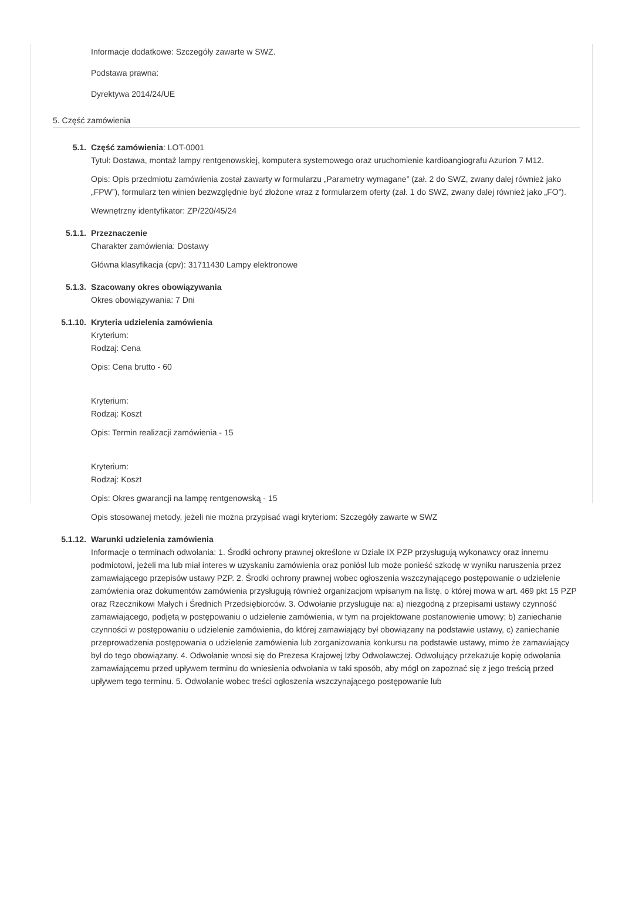Informacje dodatkowe: Szczegóły zawarte w SWZ.
Podstawa prawna:
Dyrektywa 2014/24/UE
5. Część zamówienia
5.1. Część zamówienia: LOT-0001
Tytuł: Dostawa, montaż lampy rentgenowskiej, komputera systemowego oraz uruchomienie kardioangiografu Azurion 7 M12.
Opis: Opis przedmiotu zamówienia został zawarty w formularzu „Parametry wymagane” (zał. 2 do SWZ, zwany dalej również jako „FPW”), formularz ten winien bezwzględnie być złożone wraz z formularzem oferty (zał. 1 do SWZ, zwany dalej również jako „FO”).
Wewnętrzny identyfikator: ZP/220/45/24
5.1.1. Przeznaczenie
Charakter zamówienia: Dostawy
Główna klasyfikacja (cpv): 31711430 Lampy elektronowe
5.1.3. Szacowany okres obowiązywania
Okres obowiązywania: 7 Dni
5.1.10. Kryteria udzielenia zamówienia
Kryterium:
Rodzaj: Cena
Opis: Cena brutto - 60
Kryterium:
Rodzaj: Koszt
Opis: Termin realizacji zamówienia - 15
Kryterium:
Rodzaj: Koszt
Opis: Okres gwarancji na lampę rentgenowską - 15
Opis stosowanej metody, jeżeli nie można przypisać wagi kryteriom: Szczegóły zawarte w SWZ
5.1.12. Warunki udzielenia zamówienia
Informacje o terminach odwołania: 1. Środki ochrony prawnej określone w Dziale IX PZP przysługują wykonawcy oraz innemu podmiotowi, jeżeli ma lub miał interes w uzyskaniu zamówienia oraz poniósł lub może ponieść szkodę w wyniku naruszenia przez zamawiającego przepisów ustawy PZP. 2. Środki ochrony prawnej wobec ogłoszenia wszczynającego postępowanie o udzielenie zamówienia oraz dokumentów zamówienia przysługują również organizacjom wpisanym na listę, o której mowa w art. 469 pkt 15 PZP oraz Rzecznikowi Małych i Średnich Przedsiębiorców. 3. Odwołanie przysługuje na: a) niezgodną z przepisami ustawy czynność zamawiającego, podjętą w postępowaniu o udzielenie zamówienia, w tym na projektowane postanowienie umowy; b) zaniechanie czynności w postępowaniu o udzielenie zamówienia, do której zamawiający był obowiązany na podstawie ustawy, c) zaniechanie przeprowadzenia postępowania o udzielenie zamówienia lub zorganizowania konkursu na podstawie ustawy, mimo że zamawiający był do tego obowiązany. 4. Odwołanie wnosi się do Prezesa Krajowej Izby Odwoławczej. Odwołujący przekazuje kopię odwołania zamawiającemu przed upływem terminu do wniesienia odwołania w taki sposób, aby mógł on zapoznać się z jego treścią przed upływem tego terminu. 5. Odwołanie wobec treści ogłoszenia wszczynającego postępowanie lub